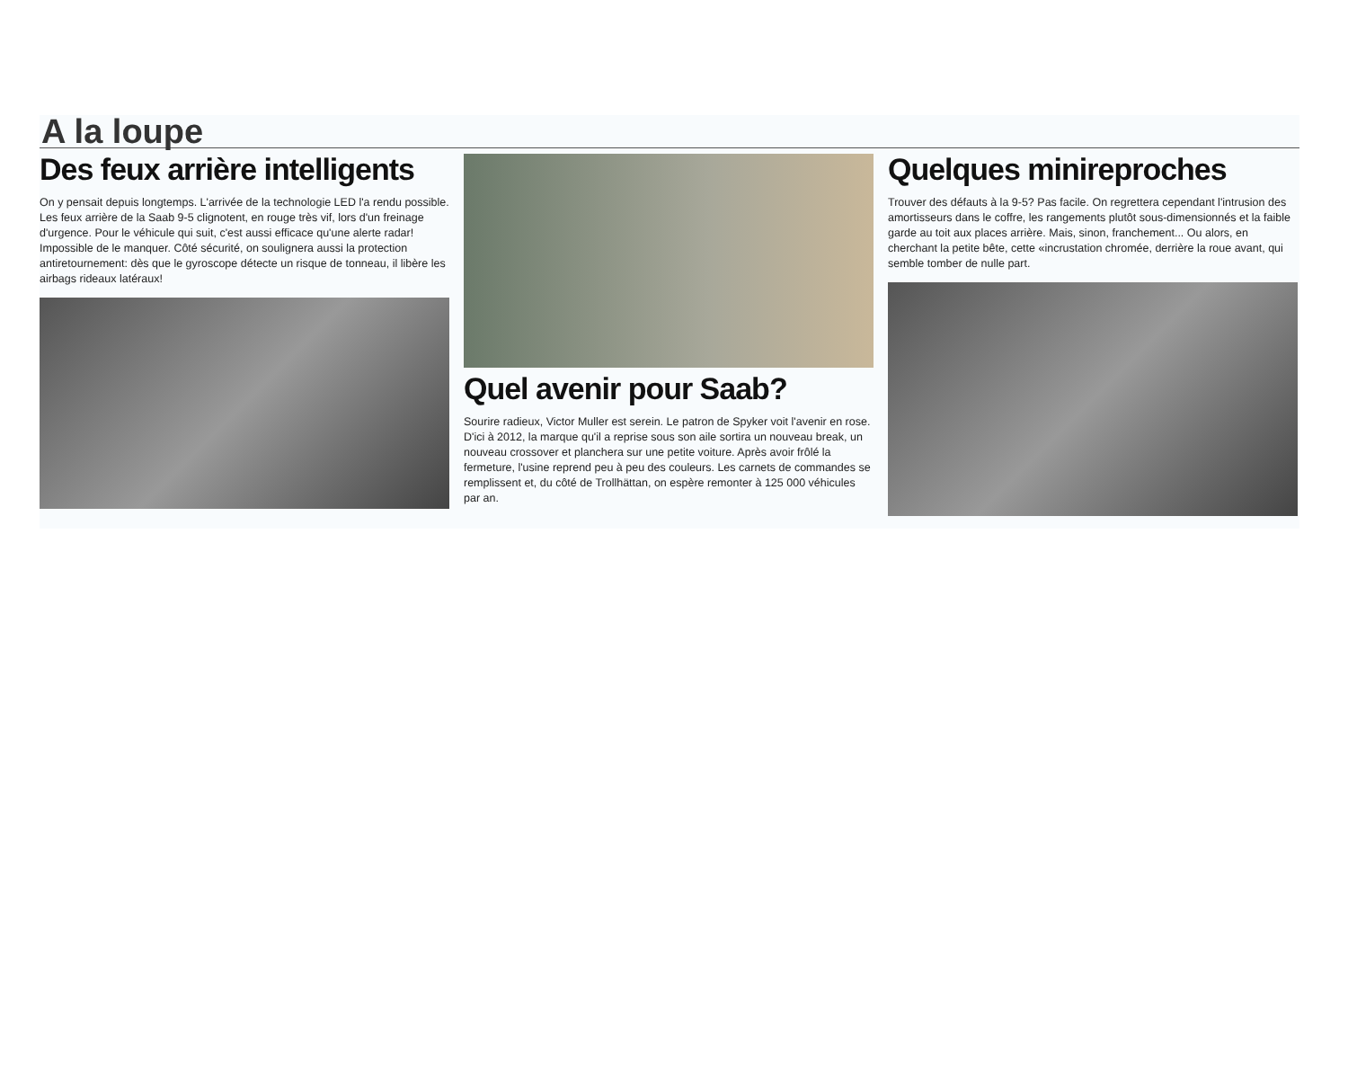A la loupe
Des feux arrière intelligents
On y pensait depuis longtemps. L'arrivée de la technologie LED l'a rendu possible. Les feux arrière de la Saab 9-5 clignotent, en rouge très vif, lors d'un freinage d'urgence. Pour le véhicule qui suit, c'est aussi efficace qu'une alerte radar! Impossible de le manquer. Côté sécurité, on soulignera aussi la protection antiretournement: dès que le gyroscope détecte un risque de tonneau, il libère les airbags rideaux latéraux!
Quel avenir pour Saab?
Sourire radieux, Victor Muller est serein. Le patron de Spyker voit l'avenir en rose. D'ici à 2012, la marque qu'il a reprise sous son aile sortira un nouveau break, un nouveau crossover et planchera sur une petite voiture. Après avoir frôlé la fermeture, l'usine reprend peu à peu des couleurs. Les carnets de commandes se remplissent et, du côté de Trollhättan, on espère remonter à 125 000 véhicules par an.
Quelques minireproches
Trouver des défauts à la 9-5? Pas facile. On regrettera cependant l'intrusion des amortisseurs dans le coffre, les rangements plutôt sous-dimensionnés et la faible garde au toit aux places arrière. Mais, sinon, franchement... Ou alors, en cherchant la petite bête, cette «incrustation chromée, derrière la roue avant, qui semble tomber de nulle part.